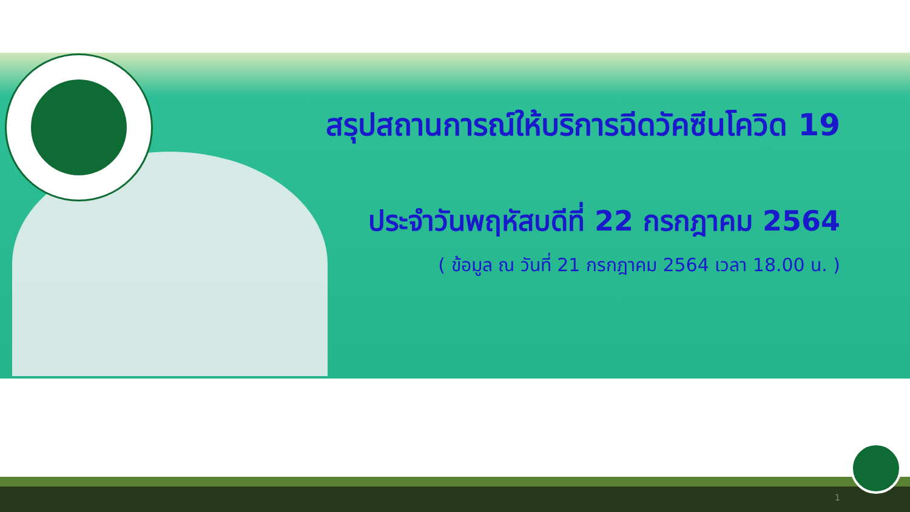สรุปสถานการณ์ให้บริการฉีดวัคซีนโควิด 19
ประจำวันพฤหัสบดีที่ 22 กรกฎาคม 2564
( ข้อมูล ณ วันที่ 21 กรกฎาคม 2564 เวลา 18.00 น. )
1